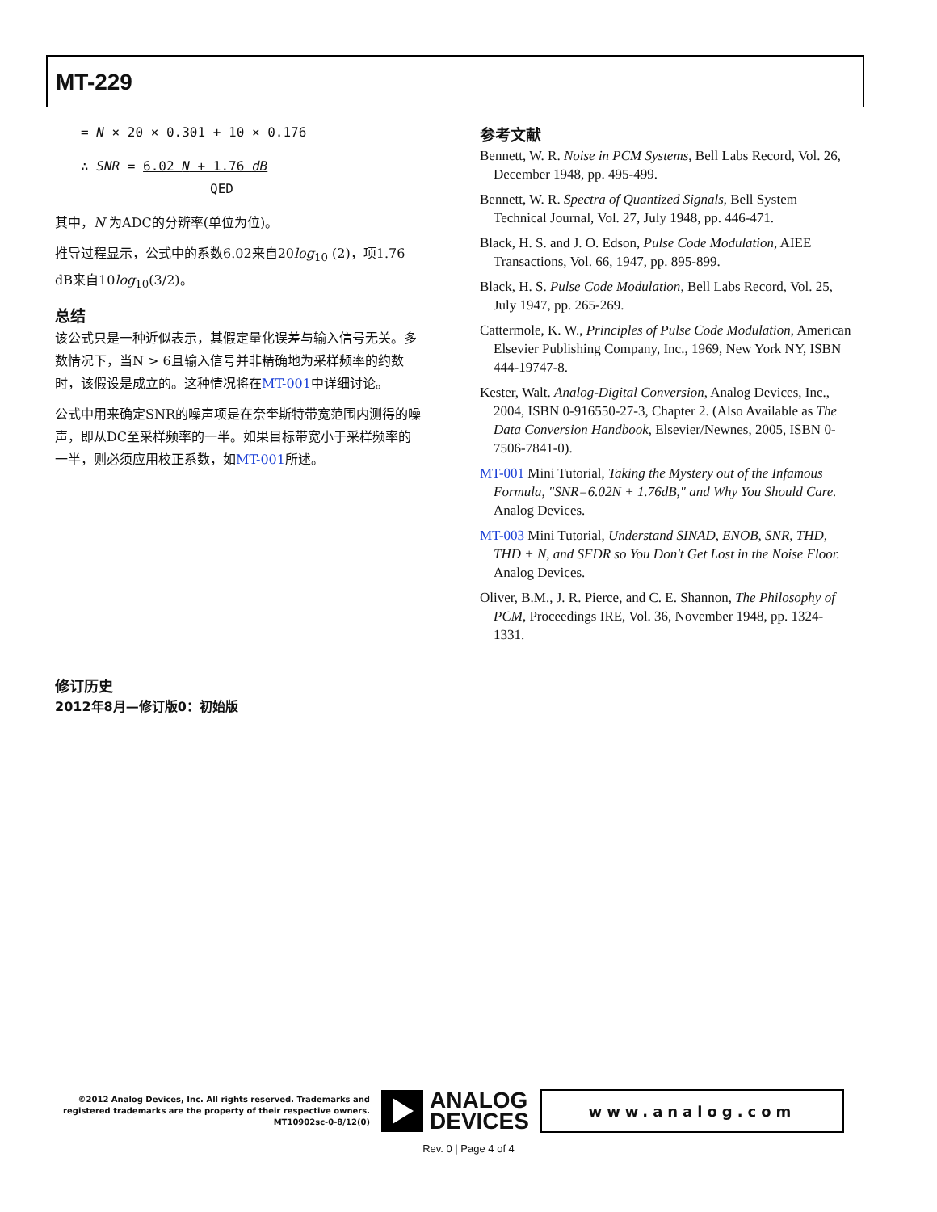MT-229
= N × 20 × 0.301 + 10 × 0.176
∴ SNR = 6.02 N + 1.76 dB QED
其中，N 为ADC的分辨率(单位为位)。
推导过程显示，公式中的系数6.02来自20log<sub>10</sub> (2)，项1.76 dB来自10log<sub>10</sub>(3/2)。
总结
该公式只是一种近似表示，其假定量化误差与输入信号无关。多数情况下，当N > 6且输入信号并非精确地为采样频率的约数时，该假设是成立的。这种情况将在MT-001中详细讨论。
公式中用来确定SNR的噪声项是在奈奎斯特带宽范围内测得的噪声，即从DC至采样频率的一半。如果目标带宽小于采样频率的一半，则必须应用校正系数，如MT-001所述。
参考文献
Bennett, W. R. Noise in PCM Systems, Bell Labs Record, Vol. 26, December 1948, pp. 495-499.
Bennett, W. R. Spectra of Quantized Signals, Bell System Technical Journal, Vol. 27, July 1948, pp. 446-471.
Black, H. S. and J. O. Edson, Pulse Code Modulation, AIEE Transactions, Vol. 66, 1947, pp. 895-899.
Black, H. S. Pulse Code Modulation, Bell Labs Record, Vol. 25, July 1947, pp. 265-269.
Cattermole, K. W., Principles of Pulse Code Modulation, American Elsevier Publishing Company, Inc., 1969, New York NY, ISBN 444-19747-8.
Kester, Walt. Analog-Digital Conversion, Analog Devices, Inc., 2004, ISBN 0-916550-27-3, Chapter 2. (Also Available as The Data Conversion Handbook, Elsevier/Newnes, 2005, ISBN 0-7506-7841-0).
MT-001 Mini Tutorial, Taking the Mystery out of the Infamous Formula, "SNR=6.02N + 1.76dB," and Why You Should Care. Analog Devices.
MT-003 Mini Tutorial, Understand SINAD, ENOB, SNR, THD, THD + N, and SFDR so You Don't Get Lost in the Noise Floor. Analog Devices.
Oliver, B.M., J. R. Pierce, and C. E. Shannon, The Philosophy of PCM, Proceedings IRE, Vol. 36, November 1948, pp. 1324-1331.
修订历史
2012年8月—修订版0：初始版
©2012 Analog Devices, Inc. All rights reserved. Trademarks and registered trademarks are the property of their respective owners.
MT10902sc-0-8/12(0)
ANALOG
DEVICES
www.analog.com
Rev. 0 | Page 4 of 4